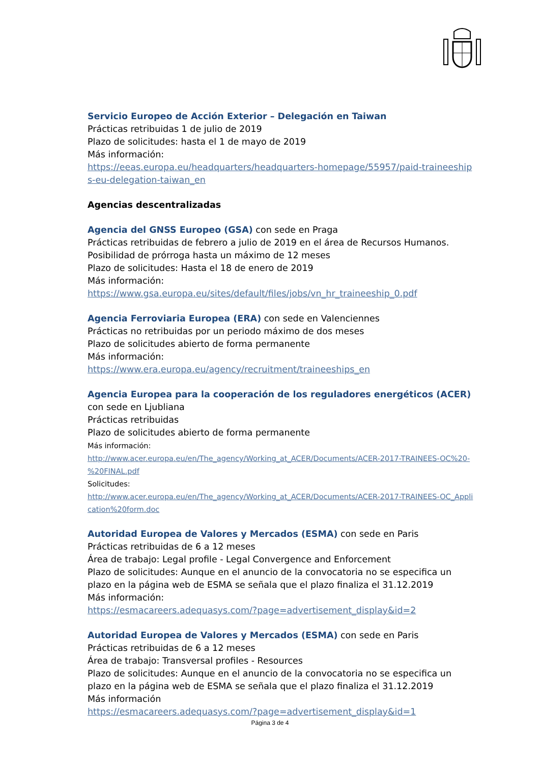Servicio Europeo de Acción Exterior – Delegación en Taiwan
Prácticas retribuidas 1 de julio de 2019
Plazo de solicitudes: hasta el 1 de mayo de 2019
Más información:
https://eeas.europa.eu/headquarters/headquarters-homepage/55957/paid-traineeships-eu-delegation-taiwan_en
Agencias descentralizadas
Agencia del GNSS Europeo (GSA) con sede en Praga
Prácticas retribuidas de febrero a julio de 2019 en el área de Recursos Humanos. Posibilidad de prórroga hasta un máximo de 12 meses
Plazo de solicitudes: Hasta el 18 de enero de 2019
Más información:
https://www.gsa.europa.eu/sites/default/files/jobs/vn_hr_traineeship_0.pdf
Agencia Ferroviaria Europea (ERA) con sede en Valenciennes
Prácticas no retribuidas por un periodo máximo de dos meses
Plazo de solicitudes abierto de forma permanente
Más información:
https://www.era.europa.eu/agency/recruitment/traineeships_en
Agencia Europea para la cooperación de los reguladores energéticos (ACER) con sede en Ljubliana
Prácticas retribuidas
Plazo de solicitudes abierto de forma permanente
Más información:
http://www.acer.europa.eu/en/The_agency/Working_at_ACER/Documents/ACER-2017-TRAINEES-OC%20-%20FINAL.pdf
Solicitudes:
http://www.acer.europa.eu/en/The_agency/Working_at_ACER/Documents/ACER-2017-TRAINEES-OC_Application%20form.doc
Autoridad Europea de Valores y Mercados (ESMA) con sede en Paris
Prácticas retribuidas de 6 a 12 meses
Área de trabajo: Legal profile - Legal Convergence and Enforcement
Plazo de solicitudes: Aunque en el anuncio de la convocatoria no se especifica un plazo en la página web de ESMA se señala que el plazo finaliza el 31.12.2019
Más información:
https://esmacareers.adequasys.com/?page=advertisement_display&id=2
Autoridad Europea de Valores y Mercados (ESMA) con sede en Paris
Prácticas retribuidas de 6 a 12 meses
Área de trabajo: Transversal profiles - Resources
Plazo de solicitudes: Aunque en el anuncio de la convocatoria no se especifica un plazo en la página web de ESMA se señala que el plazo finaliza el 31.12.2019
Más información
https://esmacareers.adequasys.com/?page=advertisement_display&id=1
Página 3 de 4